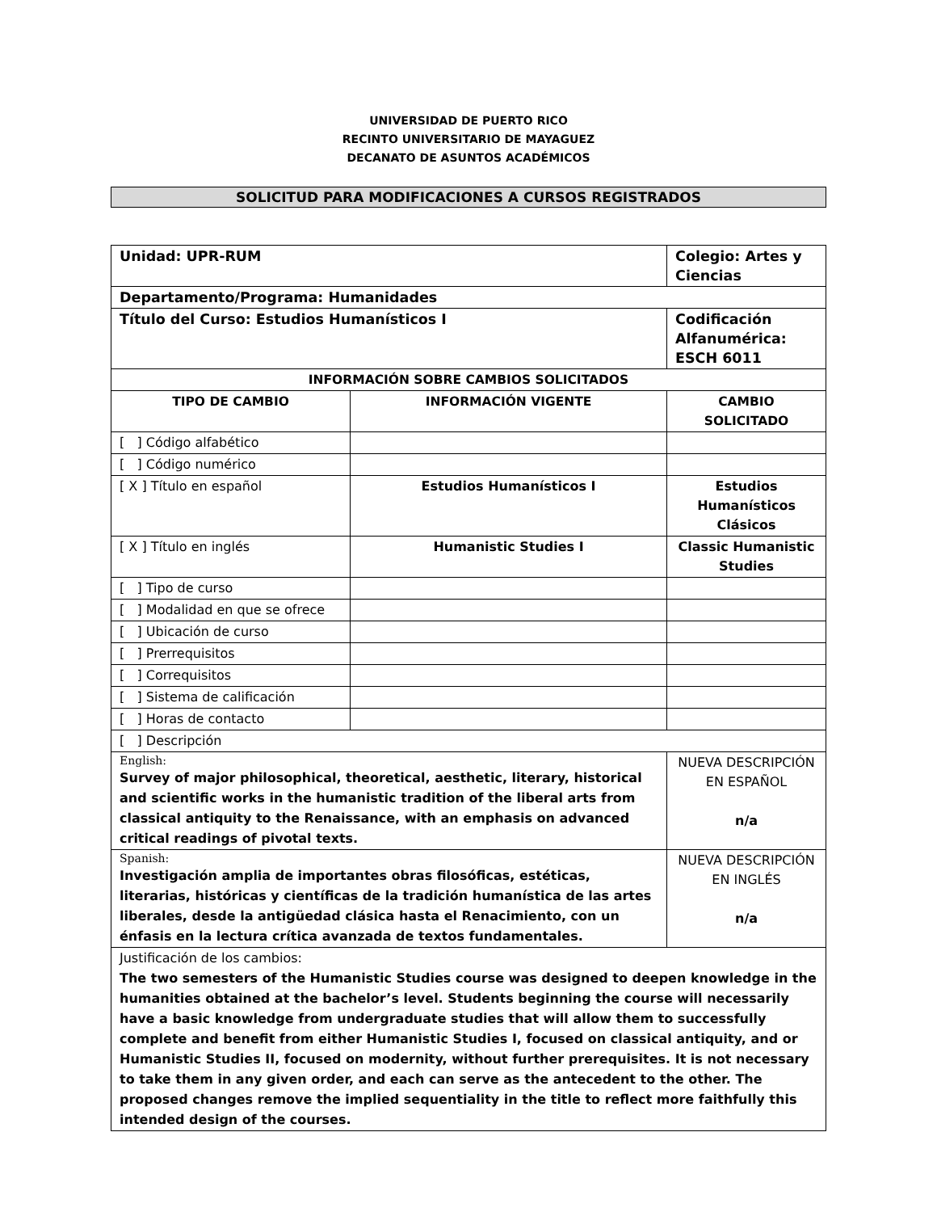UNIVERSIDAD DE PUERTO RICO
RECINTO UNIVERSITARIO DE MAYAGUEZ
DECANATO DE ASUNTOS ACADÉMICOS
SOLICITUD PARA MODIFICACIONES A CURSOS REGISTRADOS
| Unidad: UPR-RUM | | | Colegio: Artes y Ciencias |
| Departamento/Programa: Humanidades | | | |
| Título del Curso: Estudios Humanísticos I | | | Codificación Alfanumérica: ESCH 6011 |
| INFORMACIÓN SOBRE CAMBIOS SOLICITADOS | | | |
| TIPO DE CAMBIO | INFORMACIÓN VIGENTE | | CAMBIO SOLICITADO |
| [ ] Código alfabético | | | |
| [ ] Código numérico | | | |
| [ X ] Título en español | Estudios Humanísticos I | | Estudios Humanísticos Clásicos |
| [ X ] Título en inglés | Humanistic Studies I | | Classic Humanistic Studies |
| [ ] Tipo de curso | | | |
| [ ] Modalidad en que se ofrece | | | |
| [ ] Ubicación de curso | | | |
| [ ] Prerrequisitos | | | |
| [ ] Correquisitos | | | |
| [ ] Sistema de calificación | | | |
| [ ] Horas de contacto | | | |
| [ ] Descripción | | | |
| English: Survey of major philosophical, theoretical, aesthetic, literary, historical and scientific works in the humanistic tradition of the liberal arts from classical antiquity to the Renaissance, with an emphasis on advanced critical readings of pivotal texts. | | NUEVA DESCRIPCIÓN EN ESPAÑOL n/a | |
| Spanish: Investigación amplia de importantes obras filosóficas, estéticas, literarias, históricas y científicas de la tradición humanística de las artes liberales, desde la antigüedad clásica hasta el Renacimiento, con un énfasis en la lectura crítica avanzada de textos fundamentales. | | NUEVA DESCRIPCIÓN EN INGLÉS n/a | |
| Justificación de los cambios: The two semesters of the Humanistic Studies course was designed to deepen knowledge in the humanities obtained at the bachelor’s level. Students beginning the course will necessarily have a basic knowledge from undergraduate studies that will allow them to successfully complete and benefit from either Humanistic Studies I, focused on classical antiquity, and or Humanistic Studies II, focused on modernity, without further prerequisites. It is not necessary to take them in any given order, and each can serve as the antecedent to the other. The proposed changes remove the implied sequentiality in the title to reflect more faithfully this intended design of the courses. | | | |